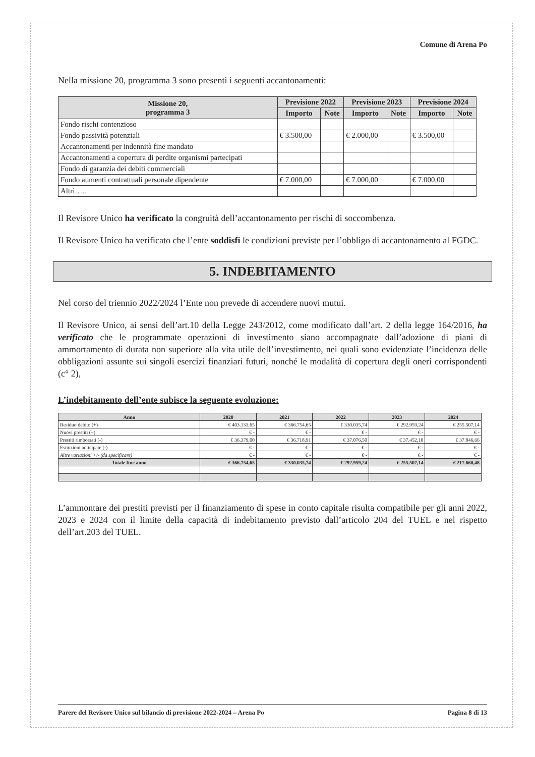Comune di Arena Po
Nella missione 20, programma 3 sono presenti i seguenti accantonamenti:
| Missione 20, programma 3 | Previsione 2022 | | Previsione 2023 | | Previsione 2024 | |
| --- | --- | --- | --- | --- | --- | --- |
| | Importo | Note | Importo | Note | Importo | Note |
| Fondo rischi contenzioso | | | | | | |
| Fondo passività potenziali | € 3.500,00 | | € 2.000,00 | | € 3.500,00 | |
| Accantonamenti per indennità fine mandato | | | | | | |
| Accantonamenti a copertura di perdite organismi partecipati | | | | | | |
| Fondo di garanzia dei debiti commerciali | | | | | | |
| Fondo aumenti contrattuali personale dipendente | € 7.000,00 | | € 7.000,00 | | € 7.000,00 | |
| Altri….. | | | | | | |
Il Revisore Unico ha verificato la congruità dell’accantonamento per rischi di soccombenza.
Il Revisore Unico ha verificato che l’ente soddisfi le condizioni previste per l’obbligo di accantonamento al FGDC.
5. INDEBITAMENTO
Nel corso del triennio 2022/2024 l’Ente non prevede di accendere nuovi mutui.
Il Revisore Unico, ai sensi dell’art.10 della Legge 243/2012, come modificato dall’art. 2 della legge 164/2016, ha verificato che le programmate operazioni di investimento siano accompagnate dall’adozione di piani di ammortamento di durata non superiore alla vita utile dell’investimento, nei quali sono evidenziate l’incidenza delle obbligazioni assunte sui singoli esercizi finanziari futuri, nonché le modalità di copertura degli oneri corrispondenti (c° 2),
L’indebitamento dell’ente subisce la seguente evoluzione:
| Anno | 2020 | 2021 | 2022 | 2023 | 2024 |
| --- | --- | --- | --- | --- | --- |
| Residuo debito (+) | € 403.133,65 | € 366.754,65 | € 330.035,74 | € 292.959,24 | € 255.507,14 |
| Nuovi prestiti (+) | € - | € - | € - | € - | € - |
| Prestiti rimborsati (-) | € 36.379,00 | € 36.718,91 | € 37.076,50 | € 37.452,10 | € 37.846,66 |
| Estinzioni anticipate (-) | € - | € - | € - | € - | € - |
| Altre variazioni +/- (da specificare) | € - | € - | € - | € - | € - |
| Totale fine anno | € 366.754,65 | € 330.035,74 | € 292.959,24 | € 255.507,14 | € 217.660,48 |
L’ammontare dei prestiti previsti per il finanziamento di spese in conto capitale risulta compatibile per gli anni 2022, 2023 e 2024 con il limite della capacità di indebitamento previsto dall’articolo 204 del TUEL e nel rispetto dell’art.203 del TUEL.
Parere del Revisore Unico sul bilancio di previsione 2022-2024 – Arena Po Pagina 8 di 13